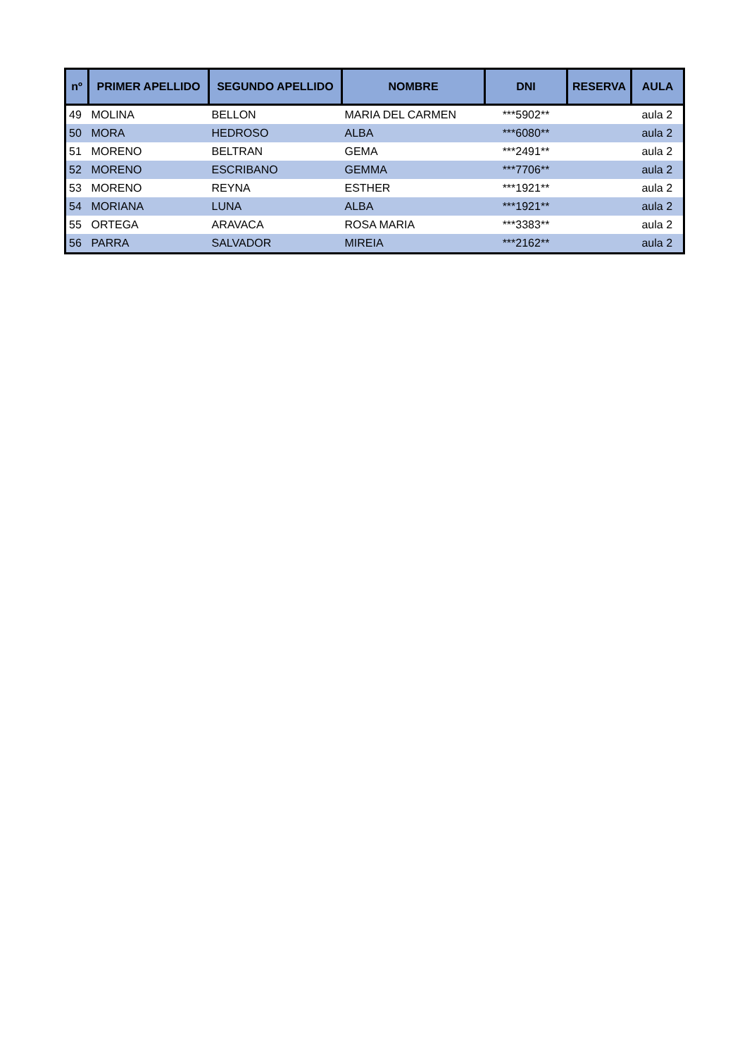| nº | PRIMER APELLIDO | SEGUNDO APELLIDO | NOMBRE | DNI | RESERVA | AULA |
| --- | --- | --- | --- | --- | --- | --- |
| 49 | MOLINA | BELLON | MARIA DEL CARMEN | ***5902** | | aula 2 |
| 50 | MORA | HEDROSO | ALBA | ***6080** | | aula 2 |
| 51 | MORENO | BELTRAN | GEMA | ***2491** | | aula 2 |
| 52 | MORENO | ESCRIBANO | GEMMA | ***7706** | | aula 2 |
| 53 | MORENO | REYNA | ESTHER | ***1921** | | aula 2 |
| 54 | MORIANA | LUNA | ALBA | ***1921** | | aula 2 |
| 55 | ORTEGA | ARAVACA | ROSA MARIA | ***3383** | | aula 2 |
| 56 | PARRA | SALVADOR | MIREIA | ***2162** | | aula 2 |